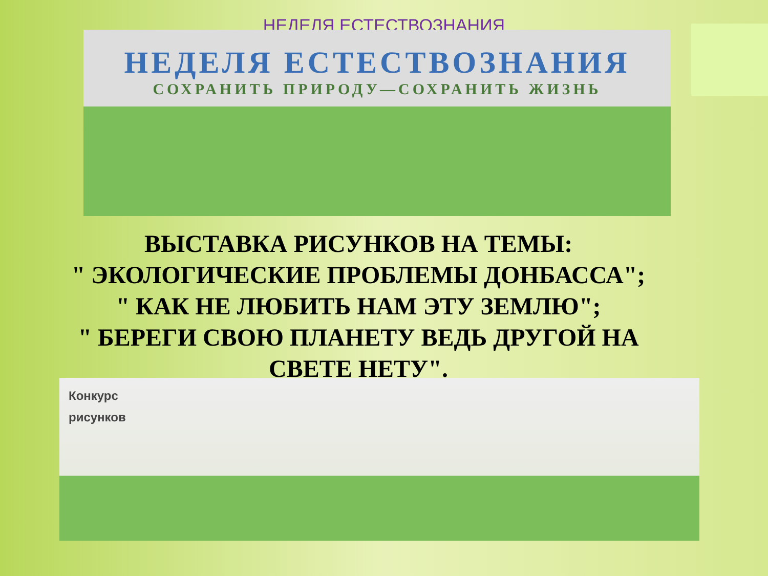НЕДЕЛЯ ЕСТЕСТВОЗНАНИЯ
НЕДЕЛЯ ЕСТЕСТВОЗНАНИЯ
СОХРАНИТЬ ПРИРОДУ—СОХРАНИТЬ ЖИЗНЬ
ВЫСТАВКА РИСУНКОВ НА ТЕМЫ:
" ЭКОЛОГИЧЕСКИЕ ПРОБЛЕМЫ ДОНБАССА";
" КАК НЕ ЛЮБИТЬ НАМ ЭТУ ЗЕМЛЮ";
" БЕРЕГИ СВОЮ ПЛАНЕТУ ВЕДЬ ДРУГОЙ НА СВЕТЕ НЕТУ".
Конкурс
рисунков